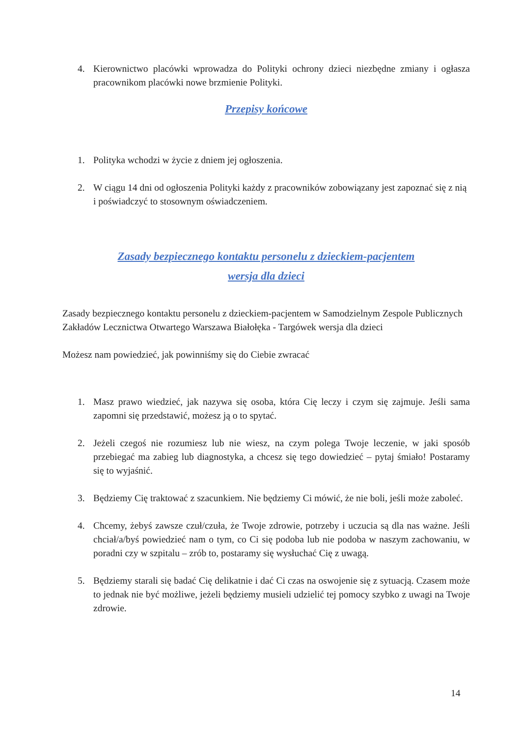4. Kierownictwo placówki wprowadza do Polityki ochrony dzieci niezbędne zmiany i ogłasza pracownikom placówki nowe brzmienie Polityki.
Przepisy końcowe
1. Polityka wchodzi w życie z dniem jej ogłoszenia.
2. W ciągu 14 dni od ogłoszenia Polityki każdy z pracowników zobowiązany jest zapoznać się z nią i poświadczyć to stosownym oświadczeniem.
Zasady bezpiecznego kontaktu personelu z dzieckiem-pacjentem
wersja dla dzieci
Zasady bezpiecznego kontaktu personelu z dzieckiem-pacjentem w Samodzielnym Zespole Publicznych Zakładów Lecznictwa Otwartego Warszawa Białołęka - Targówek wersja dla dzieci
Możesz nam powiedzieć, jak powinniśmy się do Ciebie zwracać
1. Masz prawo wiedzieć, jak nazywa się osoba, która Cię leczy i czym się zajmuje. Jeśli sama zapomni się przedstawić, możesz ją o to spytać.
2. Jeżeli czegoś nie rozumiesz lub nie wiesz, na czym polega Twoje leczenie, w jaki sposób przebiegać ma zabieg lub diagnostyka, a chcesz się tego dowiedzieć – pytaj śmiało! Postaramy się to wyjaśnić.
3. Będziemy Cię traktować z szacunkiem. Nie będziemy Ci mówić, że nie boli, jeśli może zaboleć.
4. Chcemy, żebyś zawsze czuł/czuła, że Twoje zdrowie, potrzeby i uczucia są dla nas ważne. Jeśli chciał/a/byś powiedzieć nam o tym, co Ci się podoba lub nie podoba w naszym zachowaniu, w poradni czy w szpitalu – zrób to, postaramy się wysłuchać Cię z uwagą.
5. Będziemy starali się badać Cię delikatnie i dać Ci czas na oswojenie się z sytuacją. Czasem może to jednak nie być możliwe, jeżeli będziemy musieli udzielić tej pomocy szybko z uwagi na Twoje zdrowie.
14